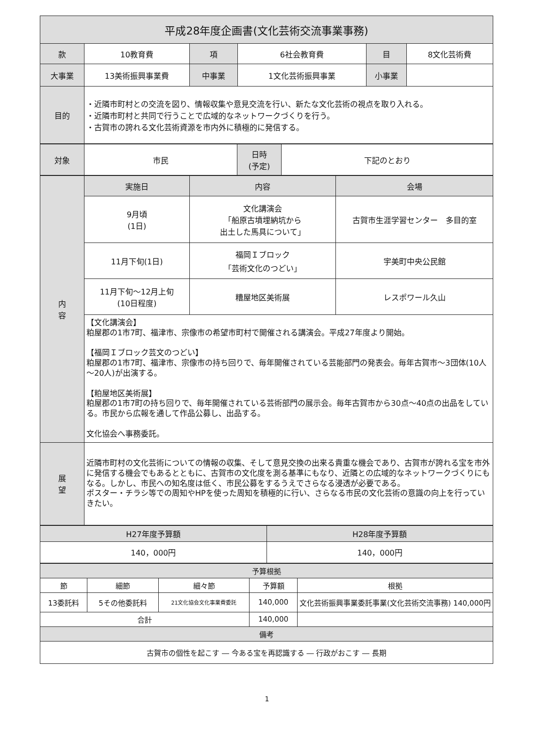| 平成28年度企画書(文化芸術交流事業事務) | | | | | |
| --- | --- | --- | --- | --- | --- |
| 款 | 10教育費 | 項 | 6社会教育費 | 目 | 8文化芸術費 |
| 大事業 | 13美術振興事業費 | 中事業 | 1文化芸術振興事業 | 小事業 | |
| 目的 | ・近隣市町村との交流を図り、情報収集や意見交流を行い、新たな文化芸術の視点を取り入れる。 ・近隣市町村と共同で行うことで広域的なネットワークづくりを行う。 ・古賀市の誇れる文化芸術資源を市内外に積極的に発信する。 | | | | |
| 対象 | 市民 | 日時 (予定) | 下記のとおり |
| 内 容 | 実施日 | 内容 | 会場 |
| --- | --- | --- | --- |
| | 9月頃 (1日) | 文化講演会 「船原古墳埋納坑から 出土した馬具について」 | 古賀市生涯学習センター 多目的室 |
| | 11月下旬(1日) | 福岡Ｉブロック 「芸術文化のつどい」 | 宇美町中央公民館 |
| | 11月下旬～12月上旬 (10日程度) | 糟屋地区美術展 | レスポワール久山 |
| | 【文化講演会】 粕屋郡の1市7町、福津市、宗像市の希望市町村で開催される講演会。平成27年度より開始。 【福岡Ｉブロック芸文のつどい】 粕屋郡の1市7町、福津市、宗像市の持ち回りで、毎年開催されている芸能部門の発表会。毎年古賀市～3団体(10人～20人)が出演する。 【粕屋地区美術展】 粕屋郡の1市7町の持ち回りで、毎年開催されている芸術部門の展示会。毎年古賀市から30点～40点の出品をしている。市民から広報を通して作品公募し、出品する。 文化協会へ事務委託。 | | |
| 展 望 | 近隣市町村の文化芸術についての情報の収集、そして意見交換の出来る貴重な機会であり、古賀市が誇れる宝を市外に発信する機会でもあるとともに、古賀市の文化度を測る基準にもなり、近隣との広域的なネットワークづくりにもなる。しかし、市民への知名度は低く、市民公募をするうえでさらなる浸透が必要である。 ポスター・チラシ等での周知やHPを使った周知を積極的に行い、さらなる市民の文化芸術の意識の向上を行っていきたい。 | | |
| H27年度予算額 | H28年度予算額 |
| --- | --- |
| 140，000円 | 140，000円 |
| 予算根拠 | | | | |
| --- | --- | --- | --- | --- |
| 節 | 細節 | 細々節 | 予算額 | 根拠 |
| 13委託料 | 5その他委託料 | 21文化協会文化事業費委託 | 140,000 | 文化芸術振興事業委託事業(文化芸術交流事務) 140,000円 |
| 合計 | | | 140,000 | |
| 備考 | | | | |
| 古賀市の個性を起こす ― 今ある宝を再認識する ― 行政がおこす ― 長期 | | | | |
1